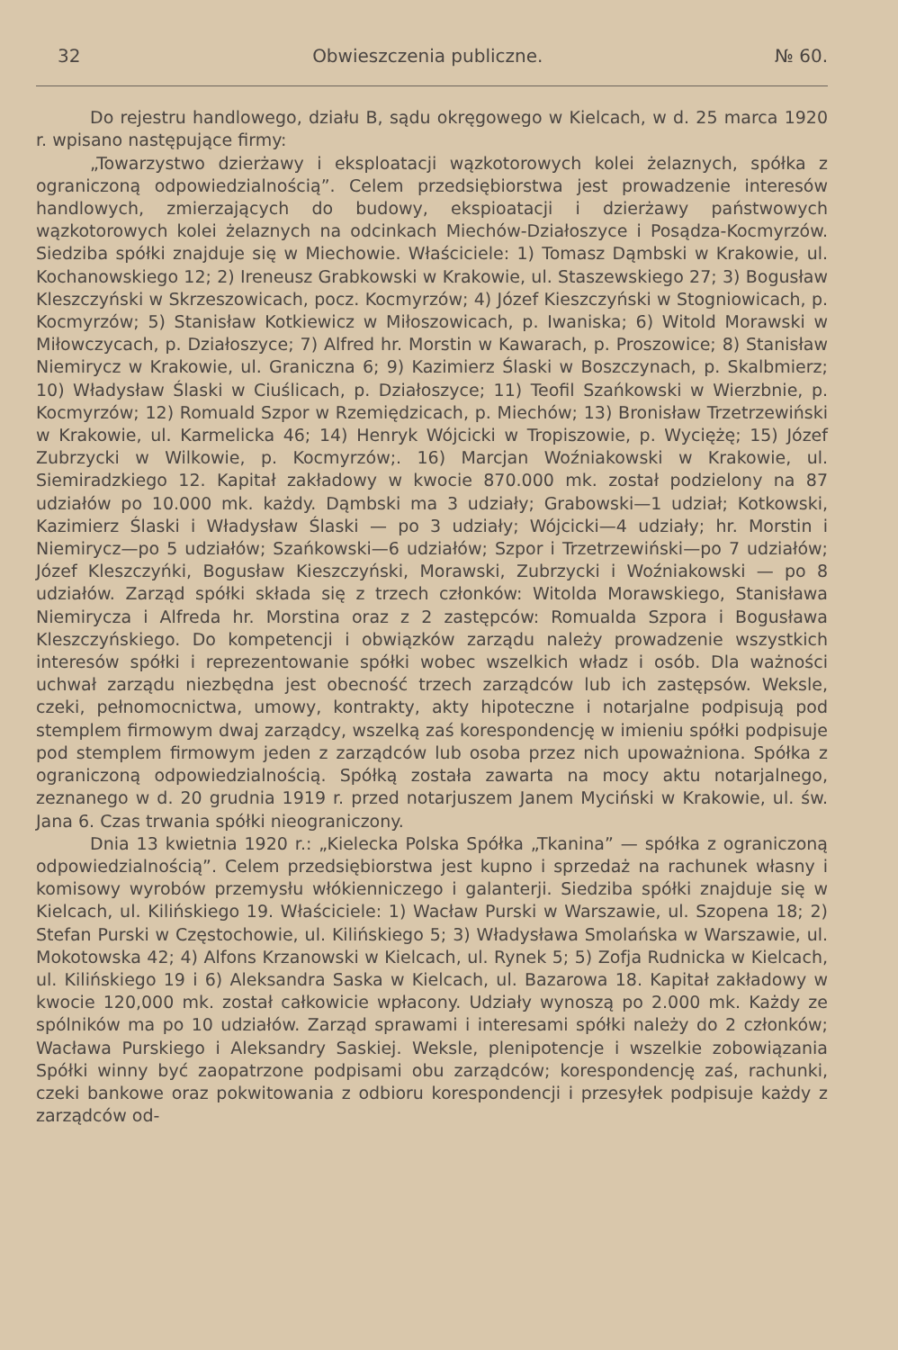32 Obwieszczenia publiczne. № 60.
Do rejestru handlowego, działu B, sądu okręgowego w Kielcach, w d. 25 marca 1920 r. wpisano następujące firmy:
„Towarzystwo dzierżawy i eksploatacji wązkotorowych kolei żelaznych, spółka z ograniczoną odpowiedzialnością”. Celem przedsiębiorstwa jest prowadzenie interesów handlowych, zmierzających do budowy, ekspioatacji i dzierżawy państwowych wązkotorowych kolei żelaznych na odcinkach Miechów-Działoszyce i Posądza-Kocmyrzów. Siedziba spółki znajduje się w Miechowie. Właściciele: 1) Tomasz Dąmbski w Krakowie, ul. Kochanowskiego 12; 2) Ireneusz Grabkowski w Krakowie, ul. Staszewskiego 27; 3) Bogusław Kleszczyński w Skrzeszowicach, pocz. Kocmyrzów; 4) Józef Kieszczyński w Stogniowicach, p. Kocmyrzów; 5) Stanisław Kotkiewicz w Miłoszowicach, p. Iwaniska; 6) Witold Morawski w Miłowczycach, p. Działoszyce; 7) Alfred hr. Morstin w Kawarach, p. Proszowice; 8) Stanisław Niemirycz w Krakowie, ul. Graniczna 6; 9) Kazimierz Ślaski w Boszczynach, p. Skalbmierz; 10) Władysław Ślaski w Ciuślicach, p. Działoszyce; 11) Teofil Szańkowski w Wierzbnie, p. Kocmyrzów; 12) Romuald Szpor w Rzemiędzicach, p. Miechów; 13) Bronisław Trzetrzewiński w Krakowie, ul. Karmelicka 46; 14) Henryk Wójcicki w Tropiszowie, p. Wyciężę; 15) Józef Zubrzycki w Wilkowie, p. Kocmyrzów;. 16) Marcjan Woźniakowski w Krakowie, ul. Siemiradzkiego 12. Kapitał zakładowy w kwocie 870.000 mk. został podzielony na 87 udziałów po 10.000 mk. każdy. Dąmbski ma 3 udziały; Grabowski—1 udział; Kotkowski, Kazimierz Ślaski i Władysław Ślaski — po 3 udziały; Wójcicki—4 udziały; hr. Morstin i Niemirycz—po 5 udziałów; Szańkowski—6 udziałów; Szpor i Trzetrzewiński—po 7 udziałów; Józef Kleszczyńki, Bogusław Kieszczyński, Morawski, Zubrzycki i Woźniakowski — po 8 udziałów. Zarząd spółki składa się z trzech członków: Witolda Morawskiego, Stanisława Niemirycza i Alfreda hr. Morstina oraz z 2 zastępców: Romualda Szpora i Bogusława Kleszczyńskiego. Do kompetencji i obwiązków zarządu należy prowadzenie wszystkich interesów spółki i reprezentowanie spółki wobec wszelkich władz i osób. Dla ważności uchwał zarządu niezbędna jest obecność trzech zarządców lub ich zastępsów. Weksle, czeki, pełnomocnictwa, umowy, kontrakty, akty hipoteczne i notarjalne podpisują pod stemplem firmowym dwaj zarządcy, wszelką zaś korespondencję w imieniu spółki podpisuje pod stemplem firmowym jeden z zarządców lub osoba przez nich upoważniona. Spółka z ograniczoną odpowiedzialnością. Spółką została zawarta na mocy aktu notarjalnego, zeznanego w d. 20 grudnia 1919 r. przed notarjuszem Janem Myciński w Krakowie, ul. św. Jana 6. Czas trwania spółki nieograniczony.
Dnia 13 kwietnia 1920 r.: „Kielecka Polska Spółka „Tkanina” — spółka z ograniczoną odpowiedzialnością”. Celem przedsiębiorstwa jest kupno i sprzedaż na rachunek własny i komisowy wyrobów przemysłu włókienniczego i galanterji. Siedziba spółki znajduje się w Kielcach, ul. Kilińskiego 19. Właściciele: 1) Wacław Purski w Warszawie, ul. Szopena 18; 2) Stefan Purski w Częstochowie, ul. Kilińskiego 5; 3) Władysława Smolańska w Warszawie, ul. Mokotowska 42; 4) Alfons Krzanowski w Kielcach, ul. Rynek 5; 5) Zofja Rudnicka w Kielcach, ul. Kilińskiego 19 i 6) Aleksandra Saska w Kielcach, ul. Bazarowa 18. Kapitał zakładowy w kwocie 120,000 mk. został całkowicie wpłacony. Udziały wynoszą po 2.000 mk. Każdy ze spólników ma po 10 udziałów. Zarząd sprawami i interesami spółki należy do 2 członków; Wacława Purskiego i Aleksandry Saskiej. Weksle, plenipotencje i wszelkie zobowiązania Spółki winny być zaopatrzone podpisami obu zarządców; korespondencję zaś, rachunki, czeki bankowe oraz pokwitowania z odbioru korespondencji i przesyłek podpisuje każdy z zarządców od-